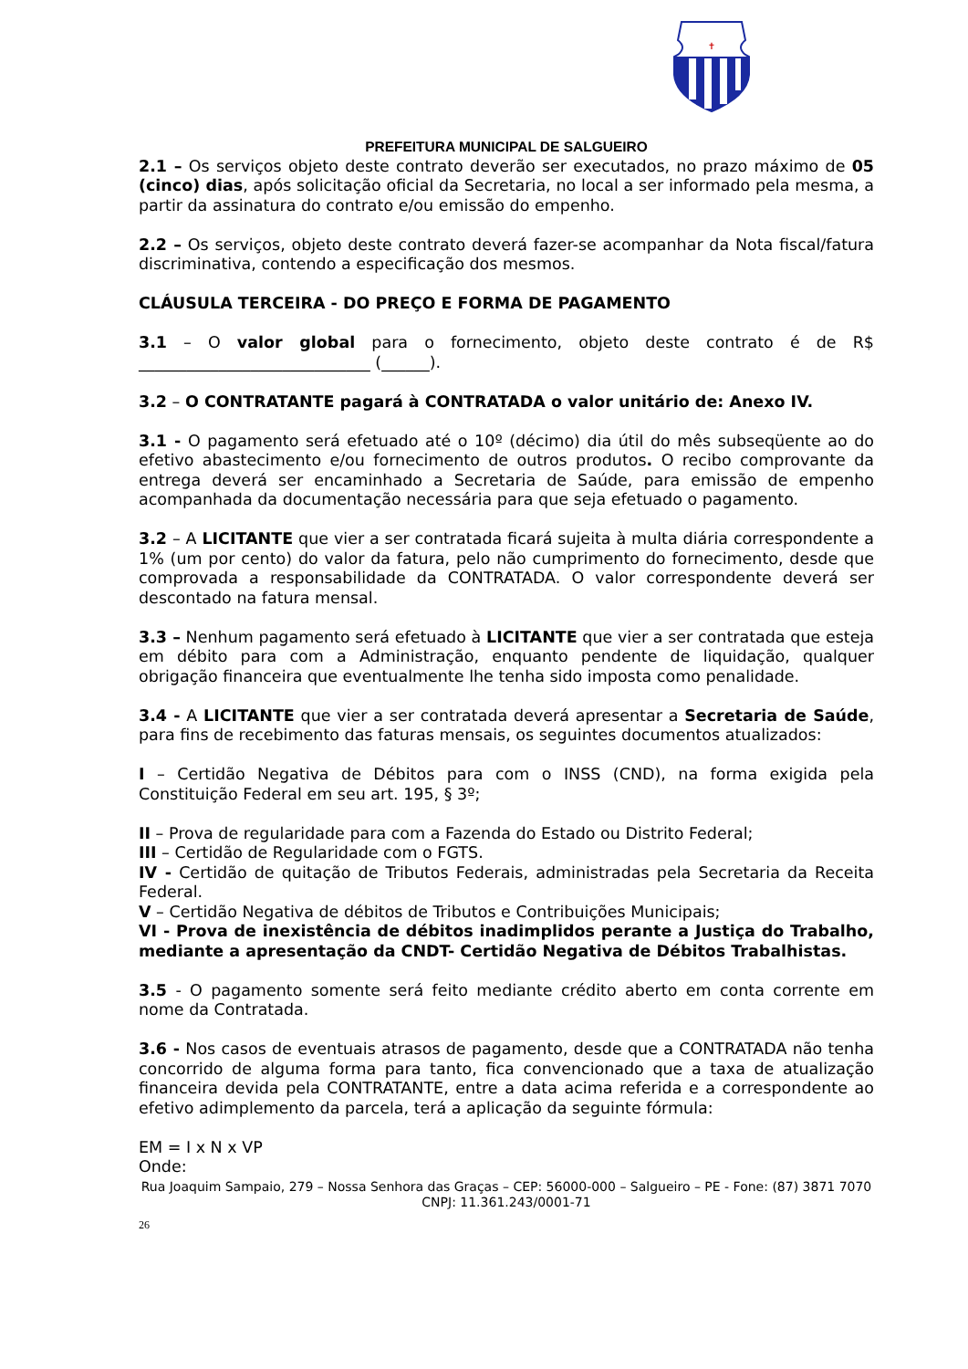✝
PREFEITURA MUNICIPAL DE SALGUEIRO
2.1 – Os serviços objeto deste contrato deverão ser executados, no prazo máximo de 05 (cinco) dias, após solicitação oficial da Secretaria, no local a ser informado pela mesma, a partir da assinatura do contrato e/ou emissão do empenho.
2.2 – Os serviços, objeto deste contrato deverá fazer-se acompanhar da Nota fiscal/fatura discriminativa, contendo a especificação dos mesmos.
CLÁUSULA TERCEIRA - DO PREÇO E FORMA DE PAGAMENTO
3.1 – O valor global para o fornecimento, objeto deste contrato é de R$ _____________________________ (______).
3.2 – O CONTRATANTE pagará à CONTRATADA o valor unitário de: Anexo IV.
3.1 - O pagamento será efetuado até o 10º (décimo) dia útil do mês subseqüente ao do efetivo abastecimento e/ou fornecimento de outros produtos. O recibo comprovante da entrega deverá ser encaminhado a Secretaria de Saúde, para emissão de empenho acompanhada da documentação necessária para que seja efetuado o pagamento.
3.2 – A LICITANTE que vier a ser contratada ficará sujeita à multa diária correspondente a 1% (um por cento) do valor da fatura, pelo não cumprimento do fornecimento, desde que comprovada a responsabilidade da CONTRATADA. O valor correspondente deverá ser descontado na fatura mensal.
3.3 – Nenhum pagamento será efetuado à LICITANTE que vier a ser contratada que esteja em débito para com a Administração, enquanto pendente de liquidação, qualquer obrigação financeira que eventualmente lhe tenha sido imposta como penalidade.
3.4 - A LICITANTE que vier a ser contratada deverá apresentar a Secretaria de Saúde, para fins de recebimento das faturas mensais, os seguintes documentos atualizados:
I – Certidão Negativa de Débitos para com o INSS (CND), na forma exigida pela Constituição Federal em seu art. 195, § 3º;
II – Prova de regularidade para com a Fazenda do Estado ou Distrito Federal;
III – Certidão de Regularidade com o FGTS.
IV - Certidão de quitação de Tributos Federais, administradas pela Secretaria da Receita Federal.
V – Certidão Negativa de débitos de Tributos e Contribuições Municipais;
VI - Prova de inexistência de débitos inadimplidos perante a Justiça do Trabalho, mediante a apresentação da CNDT- Certidão Negativa de Débitos Trabalhistas.
3.5 - O pagamento somente será feito mediante crédito aberto em conta corrente em nome da Contratada.
3.6 - Nos casos de eventuais atrasos de pagamento, desde que a CONTRATADA não tenha concorrido de alguma forma para tanto, fica convencionado que a taxa de atualização financeira devida pela CONTRATANTE, entre a data acima referida e a correspondente ao efetivo adimplemento da parcela, terá a aplicação da seguinte fórmula:
EM = I x N x VP
Onde:
Rua Joaquim Sampaio, 279 – Nossa Senhora das Graças – CEP: 56000-000 – Salgueiro – PE - Fone: (87) 3871 7070
CNPJ: 11.361.243/0001-71
26